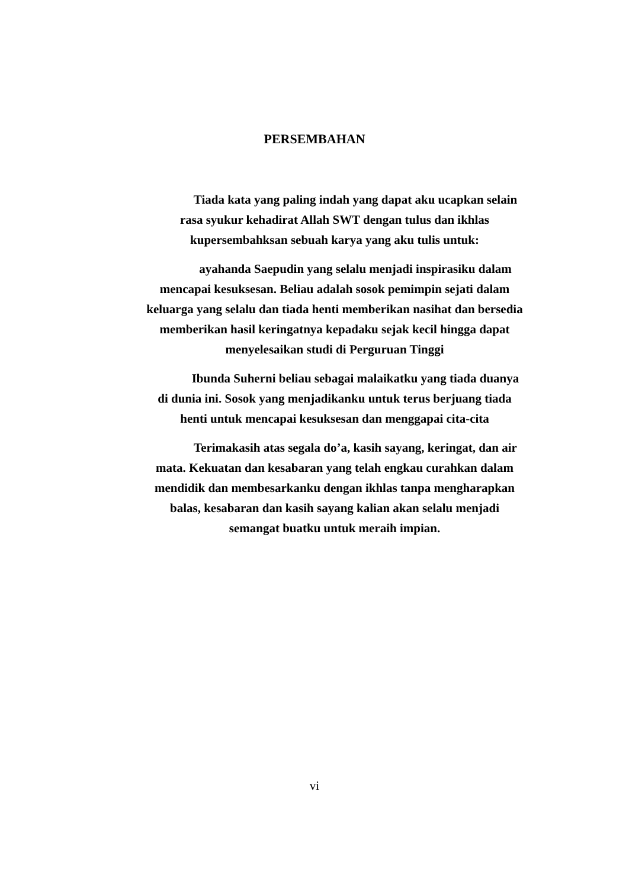PERSEMBAHAN
Tiada kata yang paling indah yang dapat aku ucapkan selain rasa syukur kehadirat Allah SWT dengan tulus dan ikhlas kupersembahksan sebuah karya yang aku tulis untuk:
ayahanda Saepudin yang selalu menjadi inspirasiku dalam mencapai kesuksesan. Beliau adalah sosok pemimpin sejati dalam keluarga yang selalu dan tiada henti memberikan nasihat dan bersedia memberikan hasil keringatnya kepadaku sejak kecil hingga dapat menyelesaikan studi di Perguruan Tinggi
Ibunda Suherni beliau sebagai malaikatku yang tiada duanya di dunia ini. Sosok yang menjadikanku untuk terus berjuang tiada henti untuk mencapai kesuksesan dan menggapai cita-cita
Terimakasih atas segala do’a, kasih sayang, keringat, dan air mata. Kekuatan dan kesabaran yang telah engkau curahkan dalam mendidik dan membesarkanku dengan ikhlas tanpa mengharapkan balas, kesabaran dan kasih sayang kalian akan selalu menjadi semangat buatku untuk meraih impian.
vi